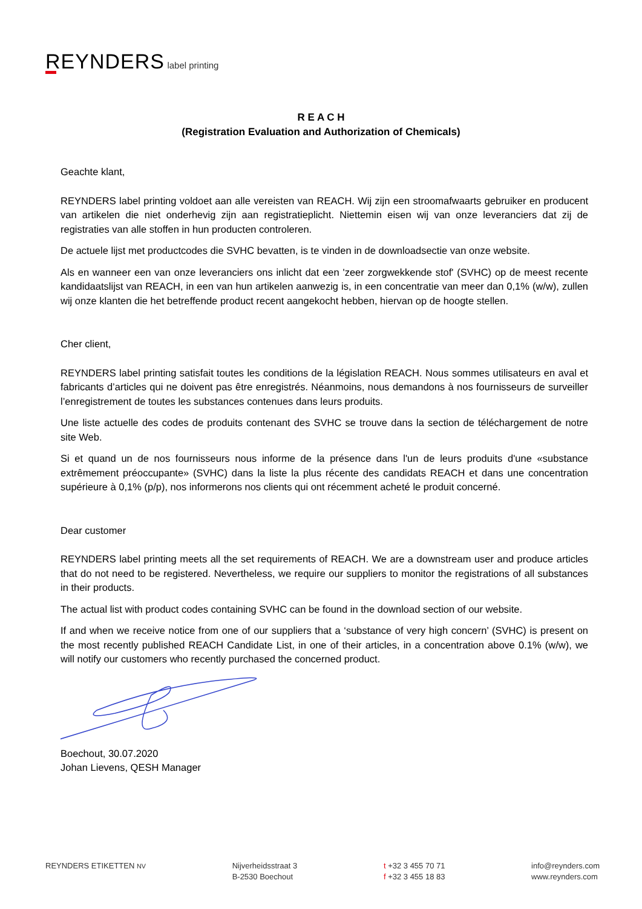REYNDERS label printing
R E A C H
(Registration Evaluation and Authorization of Chemicals)
Geachte klant,
REYNDERS label printing voldoet aan alle vereisten van REACH. Wij zijn een stroomafwaarts gebruiker en producent van artikelen die niet onderhevig zijn aan registratieplicht. Niettemin eisen wij van onze leveranciers dat zij de registraties van alle stoffen in hun producten controleren.
De actuele lijst met productcodes die SVHC bevatten, is te vinden in de downloadsectie van onze website.
Als en wanneer een van onze leveranciers ons inlicht dat een 'zeer zorgwekkende stof' (SVHC) op de meest recente kandidaatslijst van REACH, in een van hun artikelen aanwezig is, in een concentratie van meer dan 0,1% (w/w), zullen wij onze klanten die het betreffende product recent aangekocht hebben, hiervan op de hoogte stellen.
Cher client,
REYNDERS label printing satisfait toutes les conditions de la législation REACH. Nous sommes utilisateurs en aval et fabricants d’articles qui ne doivent pas être enregistrés. Néanmoins, nous demandons à nos fournisseurs de surveiller l’enregistrement de toutes les substances contenues dans leurs produits.
Une liste actuelle des codes de produits contenant des SVHC se trouve dans la section de téléchargement de notre site Web.
Si et quand un de nos fournisseurs nous informe de la présence dans l'un de leurs produits d'une «substance extrêmement préoccupante» (SVHC) dans la liste la plus récente des candidats REACH et dans une concentration supérieure à 0,1% (p/p), nos informerons nos clients qui ont récemment acheté le produit concerné.
Dear customer
REYNDERS label printing meets all the set requirements of REACH. We are a downstream user and produce articles that do not need to be registered. Nevertheless, we require our suppliers to monitor the registrations of all substances in their products.
The actual list with product codes containing SVHC can be found in the download section of our website.
If and when we receive notice from one of our suppliers that a ‘substance of very high concern’ (SVHC) is present on the most recently published REACH Candidate List, in one of their articles, in a concentration above 0.1% (w/w), we will notify our customers who recently purchased the concerned product.
Boechout, 30.07.2020
Johan Lievens, QESH Manager
REYNDERS ETIKETTEN NV
Nijverheidsstraat 3
B-2530 Boechout
t +32 3 455 70 71
f +32 3 455 18 83
info@reynders.com
www.reynders.com